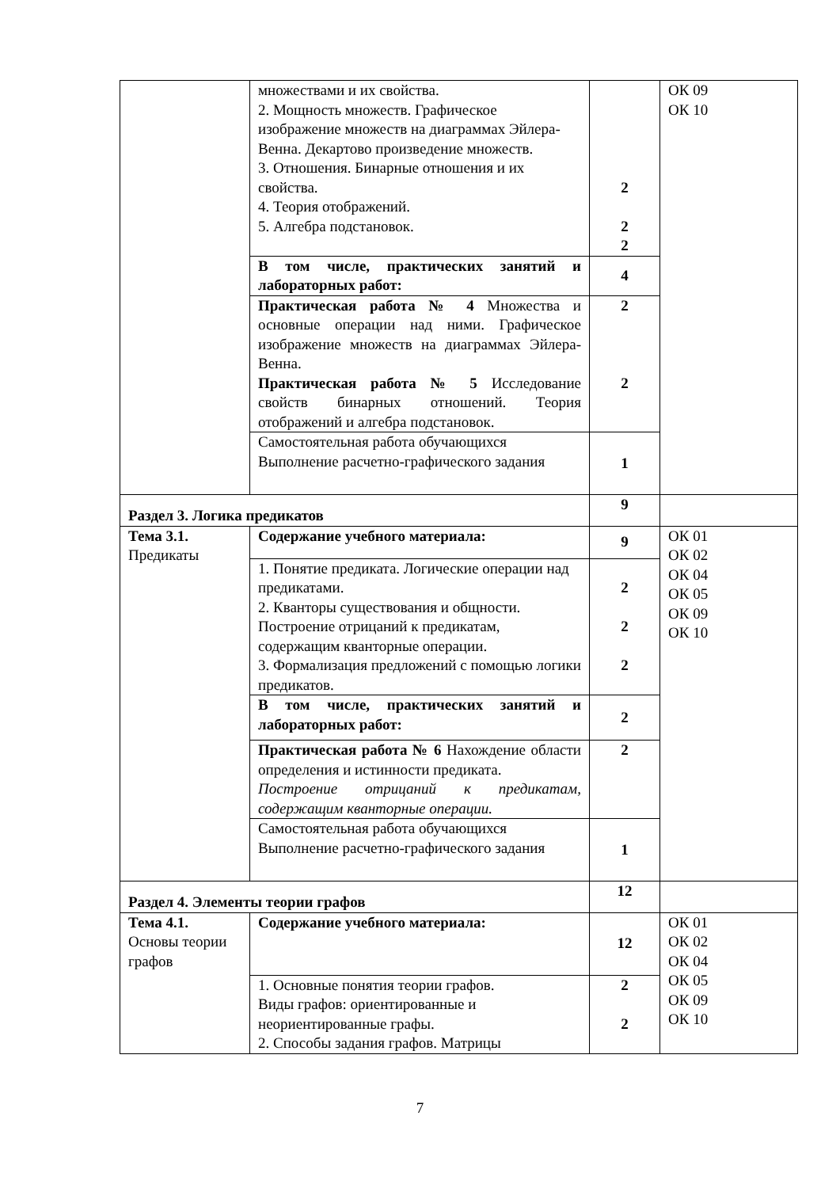| | множествами и их свойства. 2. Мощность множеств. Графическое изображение множеств на диаграммах Эйлера-Венна. Декартово произведение множеств. 3. Отношения. Бинарные отношения и их свойства. 4. Теория отображений. 5. Алгебра подстановок. | 2 2 2 | ОК 09 ОК 10 |
| | В том числе, практических занятий и лабораторных работ: | 4 | |
| | Практическая работа № 4 Множества и основные операции над ними. Графическое изображение множеств на диаграммах Эйлера-Венна. Практическая работа № 5 Исследование свойств бинарных отношений. Теория отображений и алгебра подстановок. | 2 2 | |
| | Самостоятельная работа обучающихся Выполнение расчетно-графического задания | 1 | |
| Раздел 3. Логика предикатов | | 9 | |
| Тема 3.1. Предикаты | Содержание учебного материала: | 9 | ОК 01 ОК 02 ОК 04 ОК 05 ОК 09 ОК 10 |
| | 1. Понятие предиката. Логические операции над предикатами. 2. Кванторы существования и общности. Построение отрицаний к предикатам, содержащим кванторные операции. 3. Формализация предложений с помощью логики предикатов. | 2 2 2 | |
| | В том числе, практических занятий и лабораторных работ: | 2 | |
| | Практическая работа № 6 Нахождение области определения и истинности предиката. Построение отрицаний к предикатам, содержащим кванторные операции. | 2 | |
| | Самостоятельная работа обучающихся Выполнение расчетно-графического задания | 1 | |
| Раздел 4. Элементы теории графов | | 12 | |
| Тема 4.1. Основы теории графов | Содержание учебного материала: | 12 | ОК 01 ОК 02 ОК 04 ОК 05 ОК 09 ОК 10 |
| | 1. Основные понятия теории графов. Виды графов: ориентированные и неориентированные графы. 2. Способы задания графов. Матрицы | 2 2 | |
7